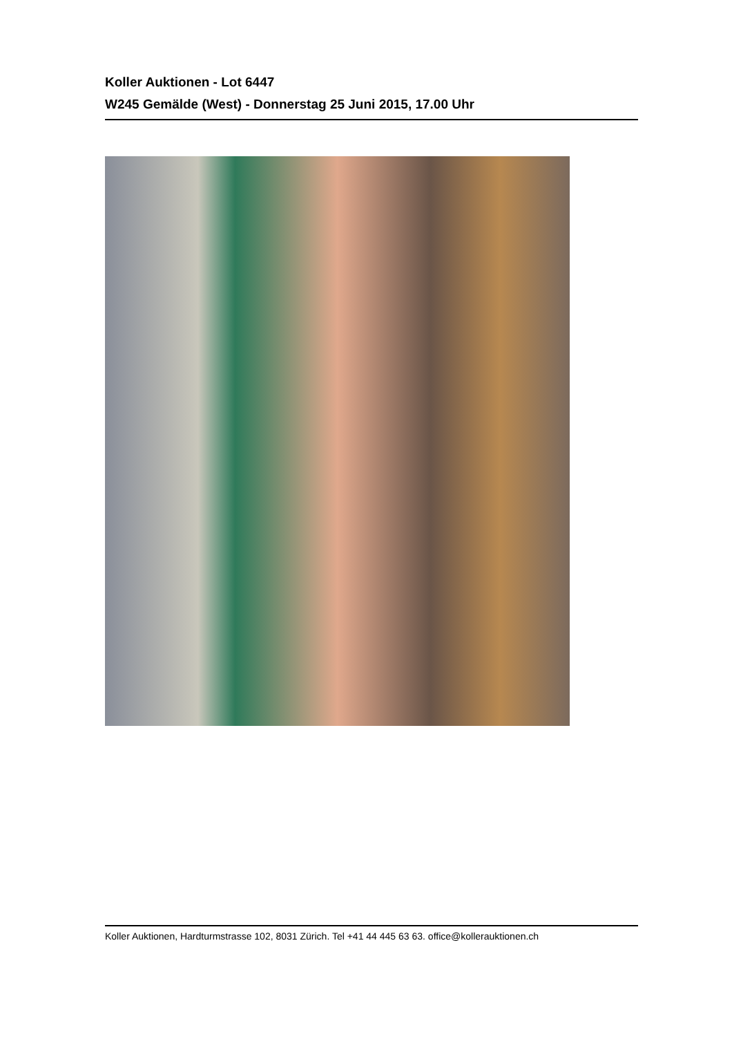Koller Auktionen - Lot 6447
W245 Gemälde (West) - Donnerstag 25 Juni 2015, 17.00 Uhr
Koller Auktionen, Hardturmstrasse 102, 8031 Zürich. Tel +41 44 445 63 63. office@kollerauktionen.ch